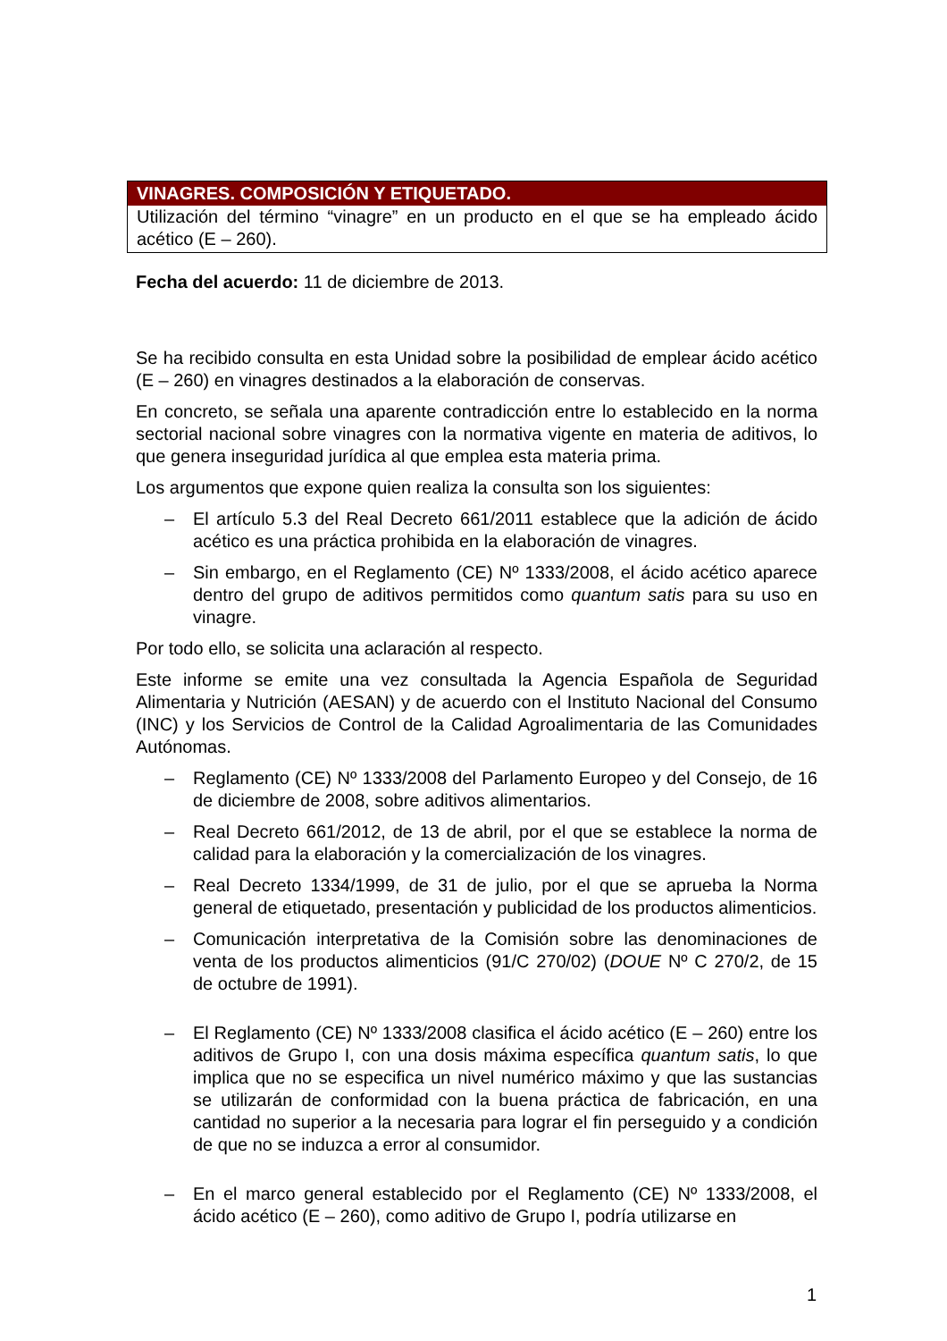VINAGRES. COMPOSICIÓN Y ETIQUETADO.
Utilización del término “vinagre” en un producto en el que se ha empleado ácido acético (E – 260).
Fecha del acuerdo: 11 de diciembre de 2013.
Se ha recibido consulta en esta Unidad sobre la posibilidad de emplear ácido acético (E – 260) en vinagres destinados a la elaboración de conservas.
En concreto, se señala una aparente contradicción entre lo establecido en la norma sectorial nacional sobre vinagres con la normativa vigente en materia de aditivos, lo que genera inseguridad jurídica al que emplea esta materia prima.
Los argumentos que expone quien realiza la consulta son los siguientes:
– El artículo 5.3 del Real Decreto 661/2011 establece que la adición de ácido acético es una práctica prohibida en la elaboración de vinagres.
– Sin embargo, en el Reglamento (CE) Nº 1333/2008, el ácido acético aparece dentro del grupo de aditivos permitidos como quantum satis para su uso en vinagre.
Por todo ello, se solicita una aclaración al respecto.
Este informe se emite una vez consultada la Agencia Española de Seguridad Alimentaria y Nutrición (AESAN) y de acuerdo con el Instituto Nacional del Consumo (INC) y los Servicios de Control de la Calidad Agroalimentaria de las Comunidades Autónomas.
– Reglamento (CE) Nº 1333/2008 del Parlamento Europeo y del Consejo, de 16 de diciembre de 2008, sobre aditivos alimentarios.
– Real Decreto 661/2012, de 13 de abril, por el que se establece la norma de calidad para la elaboración y la comercialización de los vinagres.
– Real Decreto 1334/1999, de 31 de julio, por el que se aprueba la Norma general de etiquetado, presentación y publicidad de los productos alimenticios.
– Comunicación interpretativa de la Comisión sobre las denominaciones de venta de los productos alimenticios (91/C 270/02) (DOUE Nº C 270/2, de 15 de octubre de 1991).
– El Reglamento (CE) Nº 1333/2008 clasifica el ácido acético (E – 260) entre los aditivos de Grupo I, con una dosis máxima específica quantum satis, lo que implica que no se especifica un nivel numérico máximo y que las sustancias se utilizarán de conformidad con la buena práctica de fabricación, en una cantidad no superior a la necesaria para lograr el fin perseguido y a condición de que no se induzca a error al consumidor.
– En el marco general establecido por el Reglamento (CE) Nº 1333/2008, el ácido acético (E – 260), como aditivo de Grupo I, podría utilizarse en
1